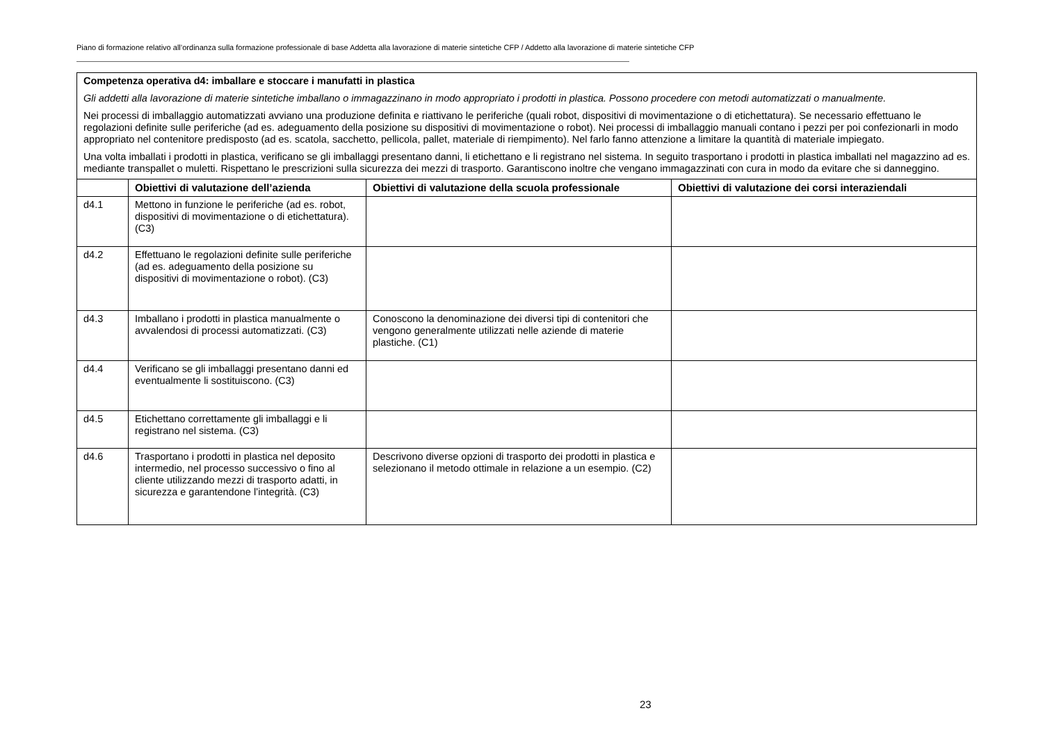Piano di formazione relativo all’ordinanza sulla formazione professionale di base Addetta alla lavorazione di materie sintetiche CFP / Addetto alla lavorazione di materie sintetiche CFP
| Competenza operativa d4: imballare e stoccare i manufatti in plastica Gli addetti alla lavorazione di materie sintetiche imballano o immagazzinano in modo appropriato i prodotti in plastica. Possono procedere con metodi automatizzati o manualmente. Nei processi di imballaggio automatizzati avviano una produzione definita e riattivano le periferiche (quali robot, dispositivi di movimentazione o di etichettatura). Se necessario effettuano le regolazioni definite sulle periferiche (ad es. adeguamento della posizione su dispositivi di movimentazione o robot). Nei processi di imballaggio manuali contano i pezzi per poi confezionarli in modo appropriato nel contenitore predisposto (ad es. scatola, sacchetto, pellicola, pallet, materiale di riempimento). Nel farlo fanno attenzione a limitare la quantità di materiale impiegato. Una volta imballati i prodotti in plastica, verificano se gli imballaggi presentano danni, li etichettano e li registrano nel sistema. In seguito trasportano i prodotti in plastica imballati nel magazzino ad es. mediante transpallet o muletti. Rispettano le prescrizioni sulla sicurezza dei mezzi di trasporto. Garantiscono inoltre che vengano immagazzinati con cura in modo da evitare che si danneggino. | | | |
| | Obiettivi di valutazione dell’azienda | Obiettivi di valutazione della scuola professionale | Obiettivi di valutazione dei corsi interaziendali |
| d4.1 | Mettono in funzione le periferiche (ad es. robot, dispositivi di movimentazione o di etichettatura). (C3) | | |
| d4.2 | Effettuano le regolazioni definite sulle periferiche (ad es. adeguamento della posizione su dispositivi di movimentazione o robot). (C3) | | |
| d4.3 | Imballano i prodotti in plastica manualmente o avvalendosi di processi automatizzati. (C3) | Conoscono la denominazione dei diversi tipi di contenitori che vengono generalmente utilizzati nelle aziende di materie plastiche. (C1) | |
| d4.4 | Verificano se gli imballaggi presentano danni ed eventualmente li sostituiscono. (C3) | | |
| d4.5 | Etichettano correttamente gli imballaggi e li registrano nel sistema. (C3) | | |
| d4.6 | Trasportano i prodotti in plastica nel deposito intermedio, nel processo successivo o fino al cliente utilizzando mezzi di trasporto adatti, in sicurezza e garantendone l’integrità. (C3) | Descrivono diverse opzioni di trasporto dei prodotti in plastica e selezionano il metodo ottimale in relazione a un esempio. (C2) | |
23